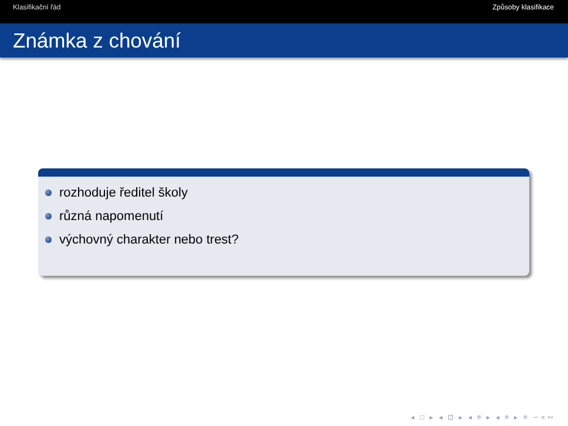Klasifikační řád Způsoby klasifikace
Známka z chování
rozhoduje ředitel školy
různá napomenutí
výchovný charakter nebo trest?
◂ □ ▸ ◂ ⊡ ▸ ◂ ≡ ▸ ◂ ≡ ▸ ≡ ∽∝∾